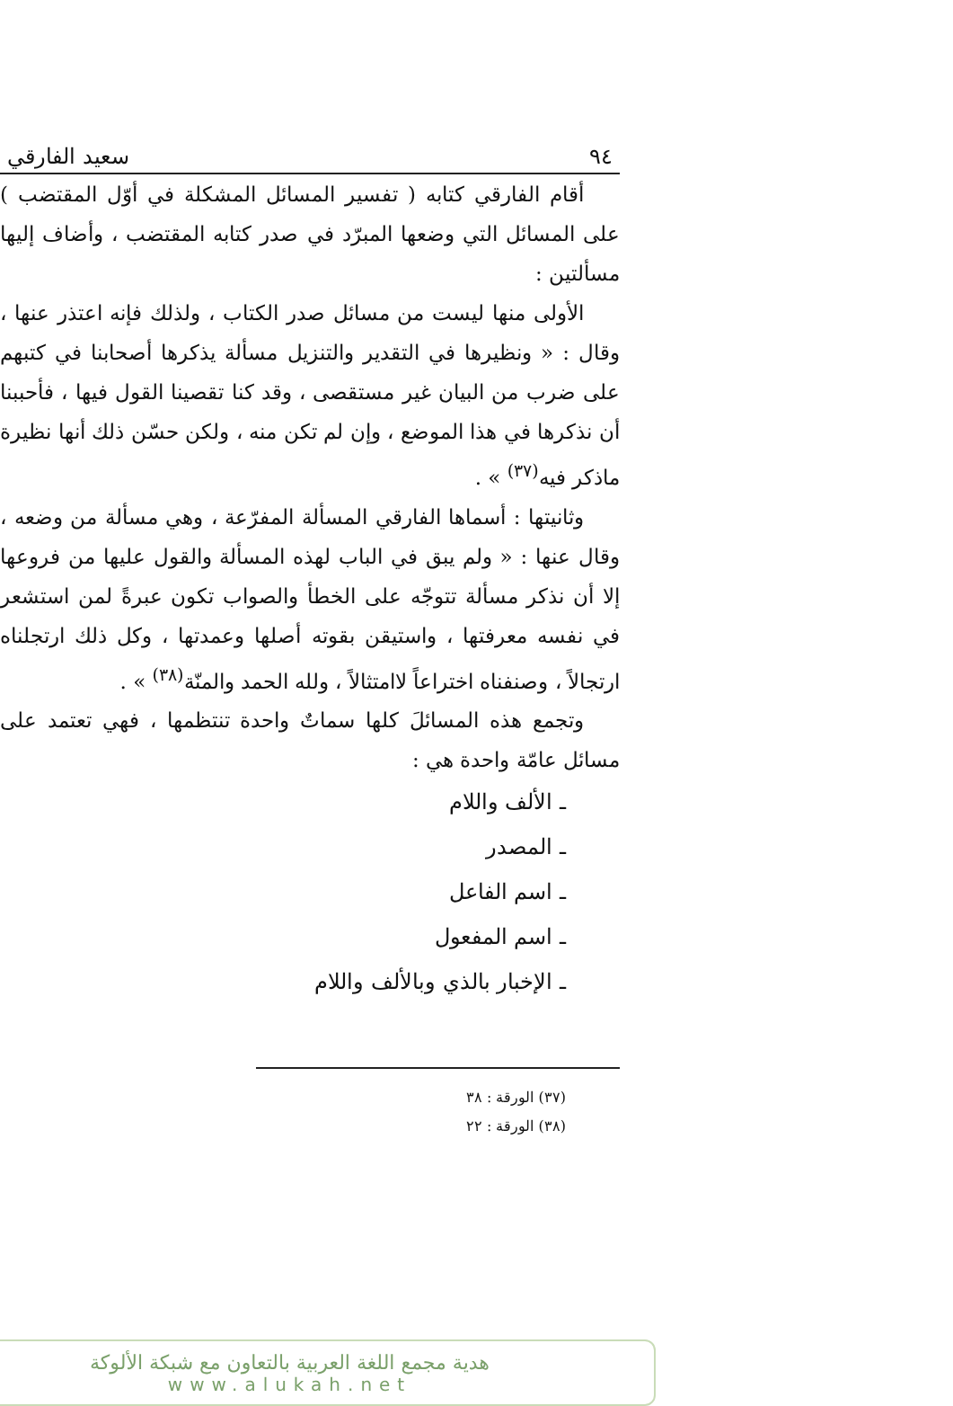٩٤ سعيد الفارقي
أقام الفارقي كتابه ( تفسير المسائل المشكلة في أوّل المقتضب ) على المسائل التي وضعها المبرّد في صدر كتابه المقتضب ، وأضاف إليها مسألتين :
الأولى منها ليست من مسائل صدر الكتاب ، ولذلك فإنه اعتذر عنها ، وقال : « ونظيرها في التقدير والتنزيل مسألة يذكرها أصحابنا في كتبهم على ضرب من البيان غير مستقصى ، وقد كنا تقصينا القول فيها ، فأحببنا أن نذكرها في هذا الموضع ، وإن لم تكن منه ، ولكن حسّن ذلك أنها نظيرة ماذكر فيه<sup>(٣٧)</sup> » .
وثانيتها : أسماها الفارقي المسألة المفرّعة ، وهي مسألة من وضعه ، وقال عنها : « ولم يبق في الباب لهذه المسألة والقول عليها من فروعها إلا أن نذكر مسألة تتوجّه على الخطأ والصواب تكون عبرةً لمن استشعر في نفسه معرفتها ، واستيقن بقوته أصلها وعمدتها ، وكل ذلك ارتجلناه ارتجالاً ، وصنفناه اختراعاً لاامتثالاً ، ولله الحمد والمنّة<sup>(٣٨)</sup> » .
وتجمع هذه المسائلَ كلها سماتٌ واحدة تنتظمها ، فهي تعتمد على مسائل عامّة واحدة هي :
ـ الألف واللام
ـ المصدر
ـ اسم الفاعل
ـ اسم المفعول
ـ الإخبار بالذي وبالألف واللام
(٣٧) الورقة : ٣٨
(٣٨) الورقة : ٢٢
هدية مجمع اللغة العربية بالتعاون مع شبكة الألوكة
www.alukah.net